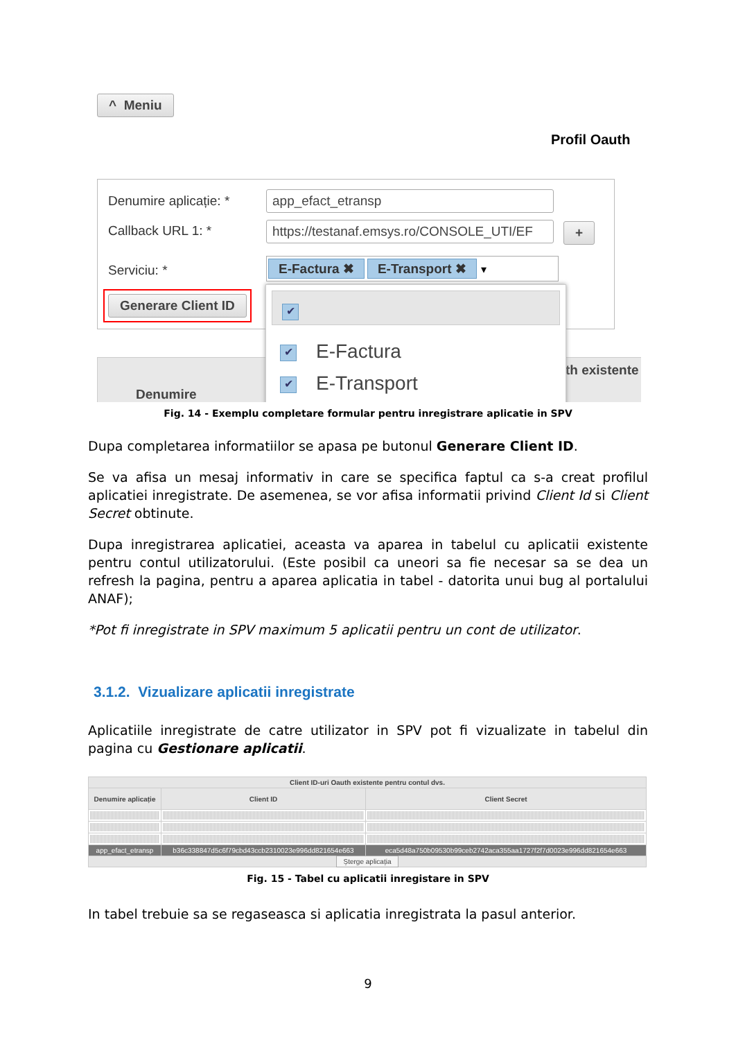^ Meniu
Profil Oauth
Denumire aplicație: * app_efact_etransp
Callback URL 1: *
https://testanaf.emsys.ro/CONSOLE_UTI/EF
+
Serviciu: *
E-Factura ✖ E-Transport ✖ ▾
Generare Client ID
Denumire
th existente
✔
✔ E-Factura
✔ E-Transport
Fig. 14 - Exemplu completare formular pentru inregistrare aplicatie in SPV
Dupa completarea informatiilor se apasa pe butonul Generare Client ID.
Se va afisa un mesaj informativ in care se specifica faptul ca s-a creat profilul aplicatiei inregistrate. De asemenea, se vor afisa informatii privind Client Id si Client Secret obtinute.
Dupa inregistrarea aplicatiei, aceasta va aparea in tabelul cu aplicatii existente pentru contul utilizatorului. (Este posibil ca uneori sa fie necesar sa se dea un refresh la pagina, pentru a aparea aplicatia in tabel - datorita unui bug al portalului ANAF);
*Pot fi inregistrate in SPV maximum 5 aplicatii pentru un cont de utilizator.
3.1.2. Vizualizare aplicatii inregistrate
Aplicatiile inregistrate de catre utilizator in SPV pot fi vizualizate in tabelul din pagina cu Gestionare aplicatii.
| Client ID-uri Oauth existente pentru contul dvs. | | |
| --- | --- | --- |
| Denumire aplicație | Client ID | Client Secret |
| app_efact_etransp | b36c338847d5c6f79cbd43ccb2310023e996dd821654e663 | eca5d48a750b09530b99ceb2742aca355aa1727f2f7d0023e996dd821654e663 |
| Șterge aplicația | | |
Fig. 15 - Tabel cu aplicatii inregistare in SPV
In tabel trebuie sa se regaseasca si aplicatia inregistrata la pasul anterior.
9